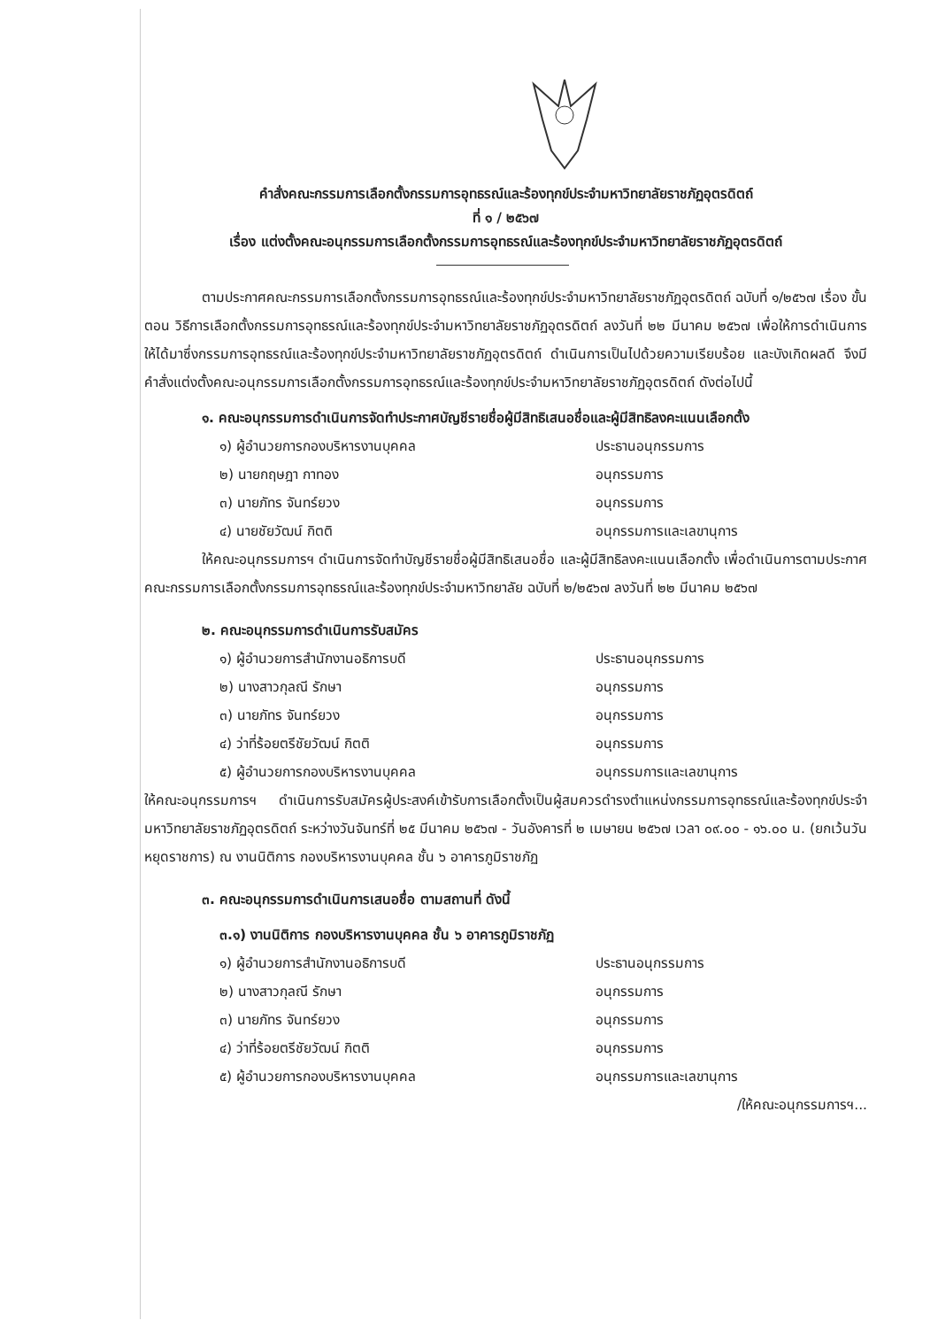คำสั่งคณะกรรมการเลือกตั้งกรรมการอุทธรณ์และร้องทุกข์ประจำมหาวิทยาลัยราชภัฏอุตรดิตถ์
ที่ ๑ / ๒๕๖๗
เรื่อง แต่งตั้งคณะอนุกรรมการเลือกตั้งกรรมการอุทธรณ์และร้องทุกข์ประจำมหาวิทยาลัยราชภัฏอุตรดิตถ์
ตามประกาศคณะกรรมการเลือกตั้งกรรมการอุทธรณ์และร้องทุกข์ประจำมหาวิทยาลัยราชภัฏอุตรดิตถ์ ฉบับที่ ๑/๒๕๖๗ เรื่อง ขั้นตอน วิธีการเลือกตั้งกรรมการอุทธรณ์และร้องทุกข์ประจำมหาวิทยาลัยราชภัฏอุตรดิตถ์ ลงวันที่ ๒๒ มีนาคม ๒๕๖๗ เพื่อให้การดำเนินการให้ได้มาซึ่งกรรมการอุทธรณ์และร้องทุกข์ประจำมหาวิทยาลัยราชภัฏอุตรดิตถ์ ดำเนินการเป็นไปด้วยความเรียบร้อย และบังเกิดผลดี จึงมีคำสั่งแต่งตั้งคณะอนุกรรมการเลือกตั้งกรรมการอุทธรณ์และร้องทุกข์ประจำมหาวิทยาลัยราชภัฏอุตรดิตถ์ ดังต่อไปนี้
๑. คณะอนุกรรมการดำเนินการจัดทำประกาศบัญชีรายชื่อผู้มีสิทธิเสนอชื่อและผู้มีสิทธิลงคะแนนเลือกตั้ง
๑) ผู้อำนวยการกองบริหารงานบุคคล ประธานอนุกรรมการ
๒) นายกฤษฎา กาทอง อนุกรรมการ
๓) นายภัทร จันทร์ยวง อนุกรรมการ
๔) นายชัยวัฒน์ กิตติ อนุกรรมการและเลขานุการ
ให้คณะอนุกรรมการฯ ดำเนินการจัดทำบัญชีรายชื่อผู้มีสิทธิเสนอชื่อ และผู้มีสิทธิลงคะแนนเลือกตั้ง เพื่อดำเนินการตามประกาศคณะกรรมการเลือกตั้งกรรมการอุทธรณ์และร้องทุกข์ประจำมหาวิทยาลัย ฉบับที่ ๒/๒๕๖๗ ลงวันที่ ๒๒ มีนาคม ๒๕๖๗
๒. คณะอนุกรรมการดำเนินการรับสมัคร
๑) ผู้อำนวยการสำนักงานอธิการบดี ประธานอนุกรรมการ
๒) นางสาวกุลณี รักษา อนุกรรมการ
๓) นายภัทร จันทร์ยวง อนุกรรมการ
๔) ว่าที่ร้อยตรีชัยวัฒน์ กิตติ อนุกรรมการ
๕) ผู้อำนวยการกองบริหารงานบุคคล อนุกรรมการและเลขานุการ
ให้คณะอนุกรรมการฯ ดำเนินการรับสมัครผู้ประสงค์เข้ารับการเลือกตั้งเป็นผู้สมควรดำรงตำแหน่งกรรมการอุทธรณ์และร้องทุกข์ประจำมหาวิทยาลัยราชภัฏอุตรดิตถ์ ระหว่างวันจันทร์ที่ ๒๕ มีนาคม ๒๕๖๗ - วันอังคารที่ ๒ เมษายน ๒๕๖๗ เวลา ๐๙.๐๐ - ๑๖.๐๐ น. (ยกเว้นวันหยุดราชการ) ณ งานนิติการ กองบริหารงานบุคคล ชั้น ๖ อาคารภูมิราชภัฏ
๓. คณะอนุกรรมการดำเนินการเสนอชื่อ ตามสถานที่ ดังนี้
๓.๑) งานนิติการ กองบริหารงานบุคคล ชั้น ๖ อาคารภูมิราชภัฏ
๑) ผู้อำนวยการสำนักงานอธิการบดี ประธานอนุกรรมการ
๒) นางสาวกุลณี รักษา อนุกรรมการ
๓) นายภัทร จันทร์ยวง อนุกรรมการ
๔) ว่าที่ร้อยตรีชัยวัฒน์ กิตติ อนุกรรมการ
๕) ผู้อำนวยการกองบริหารงานบุคคล อนุกรรมการและเลขานุการ
/ให้คณะอนุกรรมการฯ...